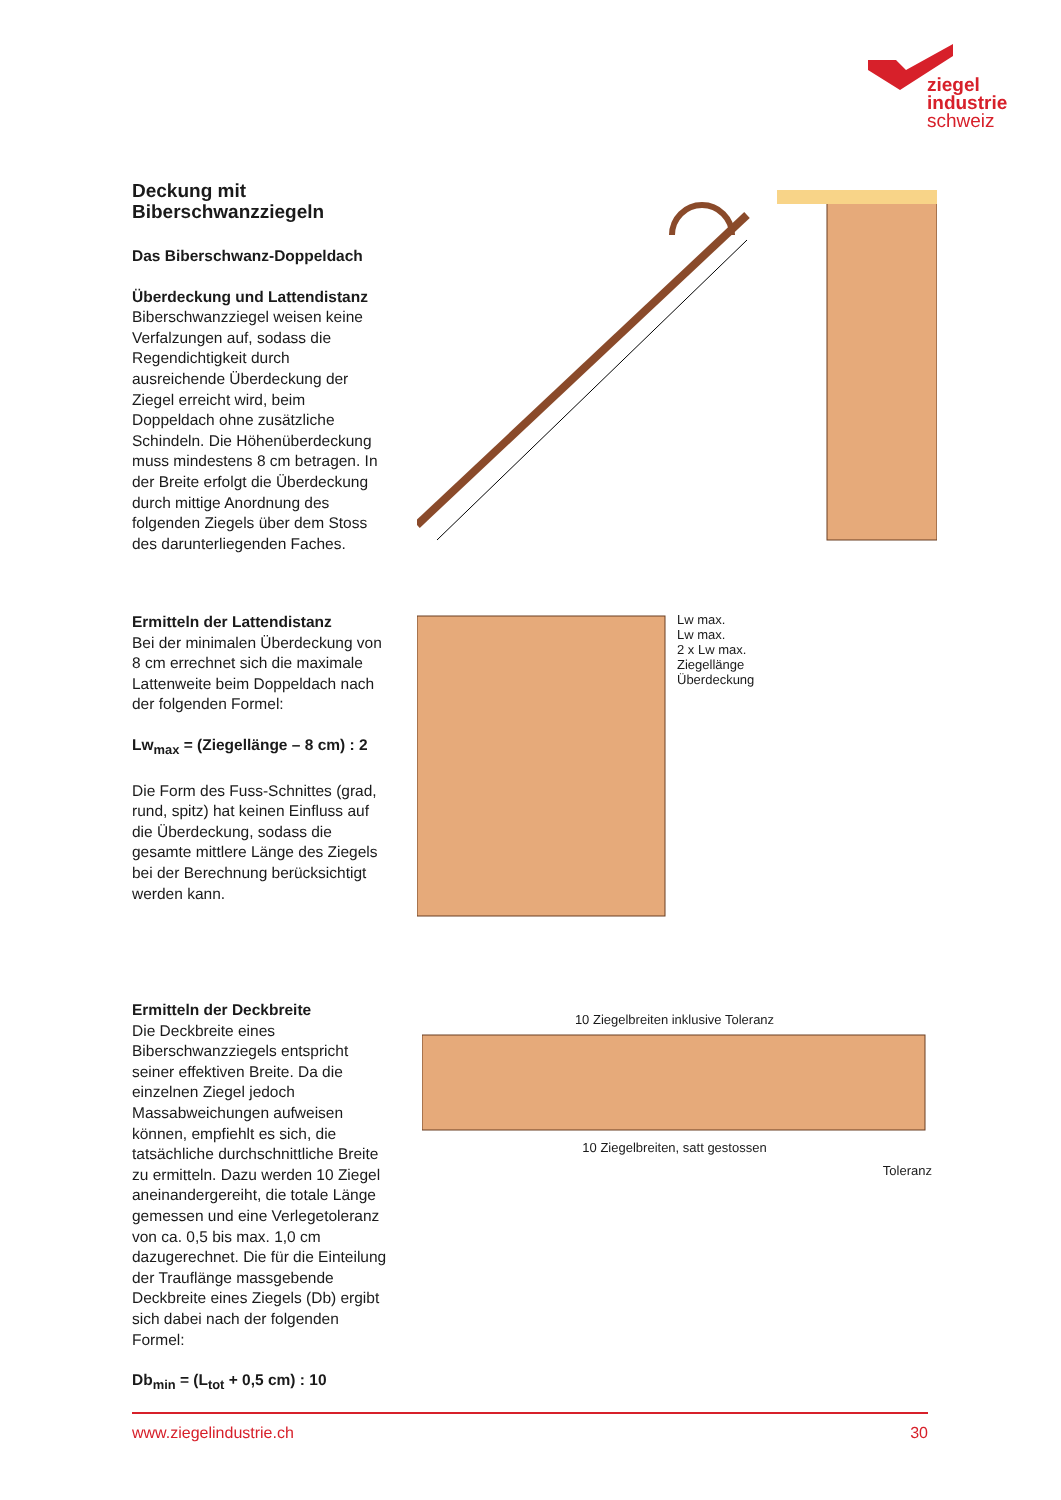ziegel
industrie
schweiz
Deckung mit Biberschwanzziegeln
Das Biberschwanz-Doppeldach
Überdeckung und Lattendistanz
Biberschwanzziegel weisen keine Verfalzungen auf, sodass die Regendichtigkeit durch ausreichende Überdeckung der Ziegel erreicht wird, beim Doppeldach ohne zusätzliche Schindeln. Die Höhenüberdeckung muss mindestens 8 cm betragen. In der Breite erfolgt die Überdeckung durch mittige Anordnung des folgenden Ziegels über dem Stoss des darunterliegenden Faches.
Ermitteln der Lattendistanz
Bei der minimalen Überdeckung von 8 cm errechnet sich die maximale Lattenweite beim Doppeldach nach der folgenden Formel:
Lw<sub>max</sub> = (Ziegellänge – 8 cm) : 2
Die Form des Fuss-Schnittes (grad, rund, spitz) hat keinen Einfluss auf die Überdeckung, sodass die gesamte mittlere Länge des Ziegels bei der Berechnung berücksichtigt werden kann.
Lw max.
Lw max.
2 x Lw max.
Ziegellänge
Überdeckung
Ermitteln der Deckbreite
Die Deckbreite eines Biberschwanzziegels entspricht seiner effektiven Breite. Da die einzelnen Ziegel jedoch Massabweichungen aufweisen können, empfiehlt es sich, die tatsächliche durchschnittliche Breite zu ermitteln. Dazu werden 10 Ziegel aneinandergereiht, die totale Länge gemessen und eine Verlegetoleranz von ca. 0,5 bis max. 1,0 cm dazugerechnet. Die für die Einteilung der Trauflänge massgebende Deckbreite eines Ziegels (Db) ergibt sich dabei nach der folgenden Formel:
Db<sub>min</sub> = (L<sub>tot</sub> + 0,5 cm) : 10
10 Ziegelbreiten inklusive Toleranz
10 Ziegelbreiten, satt gestossen
Toleranz
www.ziegelindustrie.ch 30